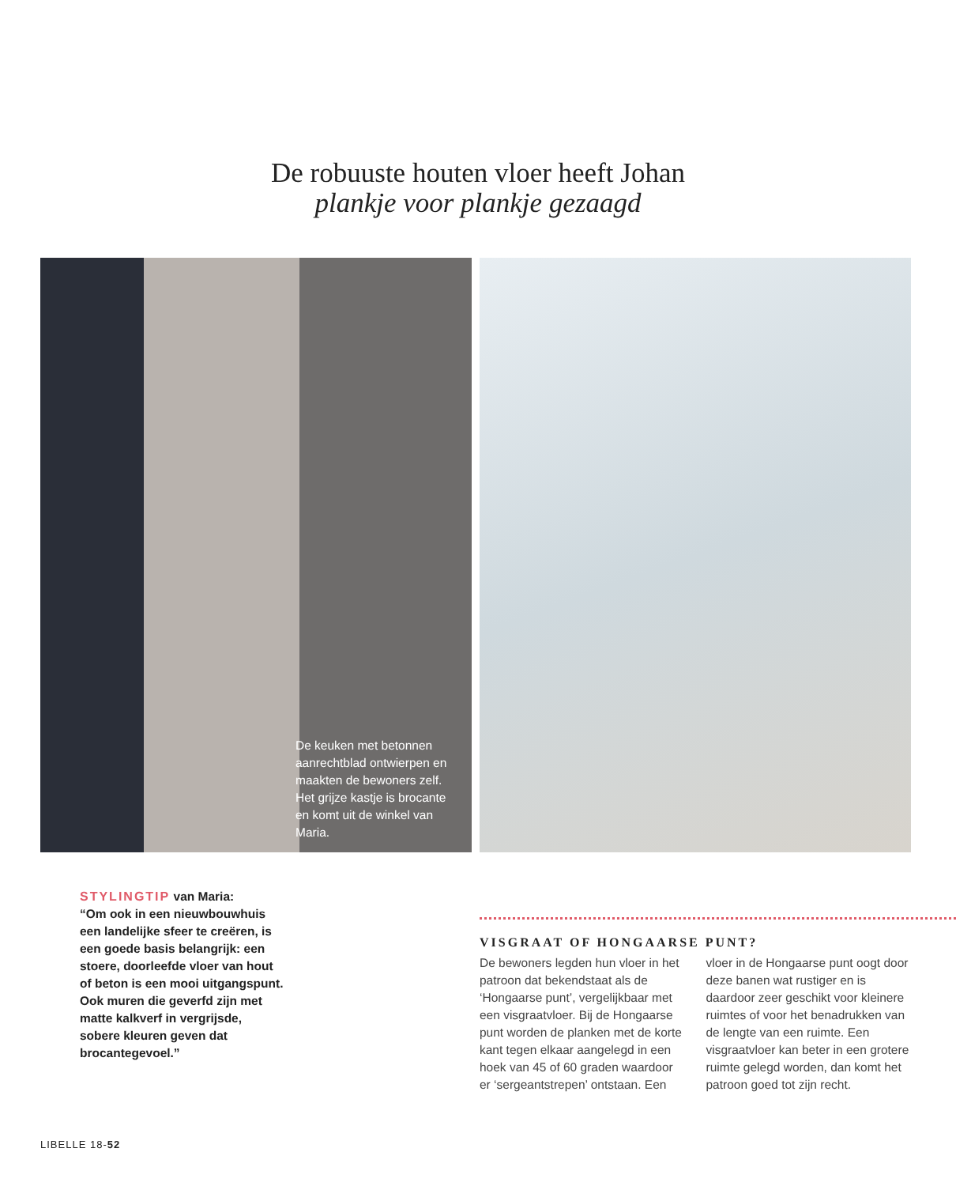De robuuste houten vloer heeft Johan
plankje voor plankje gezaagd
De keuken met betonnen aanrechtblad ontwierpen en maakten de bewoners zelf. Het grijze kastje is brocante en komt uit de winkel van Maria.
STYLINGTIP van Maria:
“Om ook in een nieuwbouwhuis een landelijke sfeer te creëren, is een goede basis belangrijk: een stoere, doorleefde vloer van hout of beton is een mooi uitgangspunt. Ook muren die geverfd zijn met matte kalkverf in vergrijsde, sobere kleuren geven dat brocantegevoel.”
VISGRAAT OF HONGAARSE PUNT?
De bewoners legden hun vloer in het patroon dat bekendstaat als de ‘Hongaarse punt’, vergelijkbaar met een visgraatvloer. Bij de Hongaarse punt worden de planken met de korte kant tegen elkaar aangelegd in een hoek van 45 of 60 graden waardoor er ‘sergeantstrepen’ ontstaan. Een vloer in de Hongaarse punt oogt door deze banen wat rustiger en is daardoor zeer geschikt voor kleinere ruimtes of voor het benadrukken van de lengte van een ruimte. Een visgraatvloer kan beter in een grotere ruimte gelegd worden, dan komt het patroon goed tot zijn recht.
LIBELLE 18-52